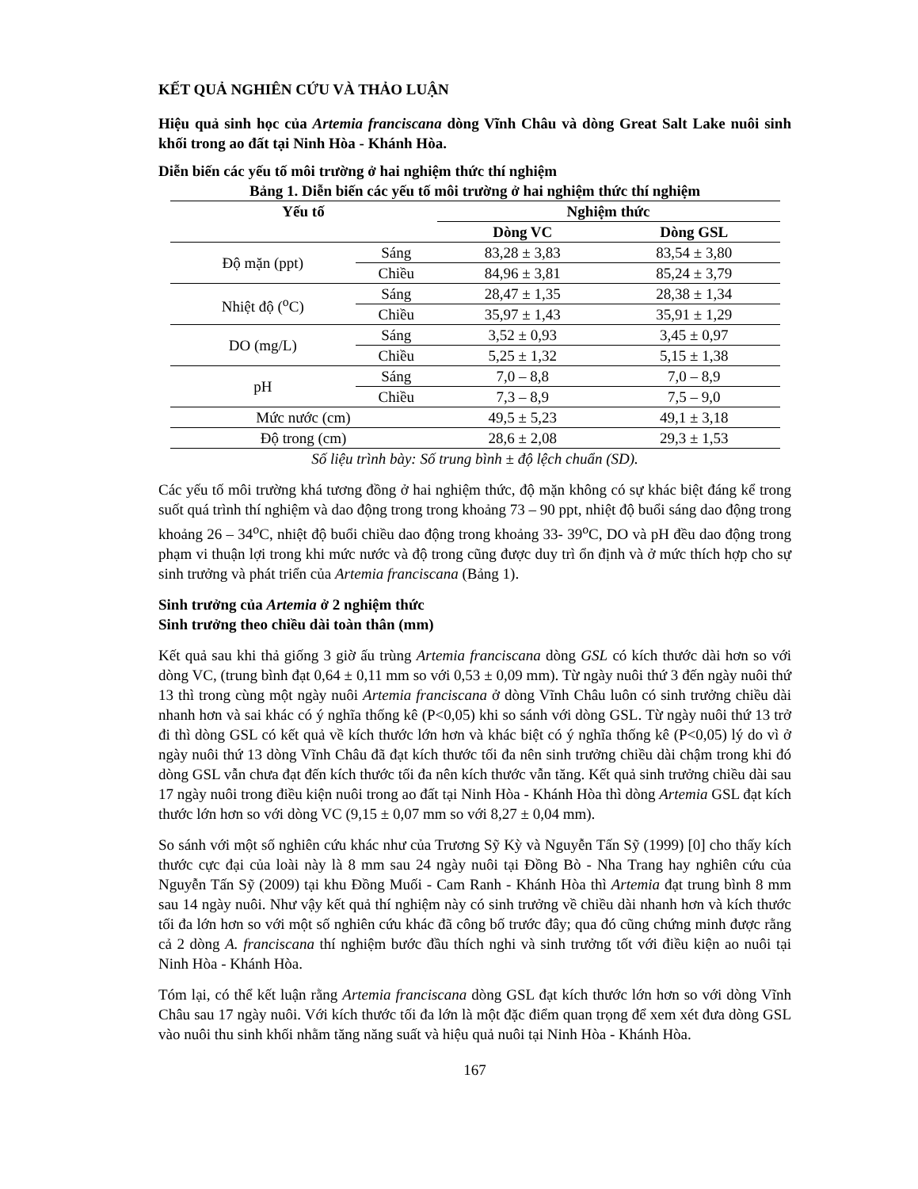KẾT QUẢ NGHIÊN CỨU VÀ THẢO LUẬN
Hiệu quả sinh học của Artemia franciscana dòng Vĩnh Châu và dòng Great Salt Lake nuôi sinh khối trong ao đất tại Ninh Hòa - Khánh Hòa.
Diễn biến các yếu tố môi trường ở hai nghiệm thức thí nghiệm
Bảng 1. Diễn biến các yếu tố môi trường ở hai nghiệm thức thí nghiệm
| Yếu tố | | Nghiệm thức | |
| --- | --- | --- | --- |
| | | Dòng VC | Dòng GSL |
| Độ mặn (ppt) | Sáng | 83,28 ± 3,83 | 83,54 ± 3,80 |
| | Chiều | 84,96 ± 3,81 | 85,24 ± 3,79 |
| Nhiệt độ (<sup>o</sup>C) | Sáng | 28,47 ± 1,35 | 28,38 ± 1,34 |
| | Chiều | 35,97 ± 1,43 | 35,91 ± 1,29 |
| DO (mg/L) | Sáng | 3,52 ± 0,93 | 3,45 ± 0,97 |
| | Chiều | 5,25 ± 1,32 | 5,15 ± 1,38 |
| pH | Sáng | 7,0 – 8,8 | 7,0 – 8,9 |
| | Chiều | 7,3 – 8,9 | 7,5 – 9,0 |
| Mức nước (cm) | | 49,5 ± 5,23 | 49,1 ± 3,18 |
| Độ trong (cm) | | 28,6 ± 2,08 | 29,3 ± 1,53 |
Số liệu trình bày: Số trung bình ± độ lệch chuẩn (SD).
Các yếu tố môi trường khá tương đồng ở hai nghiệm thức, độ mặn không có sự khác biệt đáng kể trong suốt quá trình thí nghiệm và dao động trong trong khoảng 73 – 90 ppt, nhiệt độ buổi sáng dao động trong khoảng 26 – 34<sup>o</sup>C, nhiệt độ buổi chiều dao động trong khoảng 33- 39<sup>o</sup>C, DO và pH đều dao động trong phạm vi thuận lợi trong khi mức nước và độ trong cũng được duy trì ổn định và ở mức thích hợp cho sự sinh trưởng và phát triển của Artemia franciscana (Bảng 1).
Sinh trưởng của Artemia ở 2 nghiệm thức
Sinh trưởng theo chiều dài toàn thân (mm)
Kết quả sau khi thả giống 3 giờ ấu trùng Artemia franciscana dòng GSL có kích thước dài hơn so với dòng VC, (trung bình đạt 0,64 ± 0,11 mm so với 0,53 ± 0,09 mm). Từ ngày nuôi thứ 3 đến ngày nuôi thứ 13 thì trong cùng một ngày nuôi Artemia franciscana ở dòng Vĩnh Châu luôn có sinh trưởng chiều dài nhanh hơn và sai khác có ý nghĩa thống kê (P<0,05) khi so sánh với dòng GSL. Từ ngày nuôi thứ 13 trở đi thì dòng GSL có kết quả về kích thước lớn hơn và khác biệt có ý nghĩa thống kê (P<0,05) lý do vì ở ngày nuôi thứ 13 dòng Vĩnh Châu đã đạt kích thước tối đa nên sinh trưởng chiều dài chậm trong khi đó dòng GSL vẫn chưa đạt đến kích thước tối đa nên kích thước vẫn tăng. Kết quả sinh trưởng chiều dài sau 17 ngày nuôi trong điều kiện nuôi trong ao đất tại Ninh Hòa - Khánh Hòa thì dòng Artemia GSL đạt kích thước lớn hơn so với dòng VC (9,15 ± 0,07 mm so với 8,27 ± 0,04 mm).
So sánh với một số nghiên cứu khác như của Trương Sỹ Kỳ và Nguyễn Tấn Sỹ (1999) [0] cho thấy kích thước cực đại của loài này là 8 mm sau 24 ngày nuôi tại Đồng Bò - Nha Trang hay nghiên cứu của Nguyễn Tấn Sỹ (2009) tại khu Đồng Muối - Cam Ranh - Khánh Hòa thì Artemia đạt trung bình 8 mm sau 14 ngày nuôi. Như vậy kết quả thí nghiệm này có sinh trưởng về chiều dài nhanh hơn và kích thước tối đa lớn hơn so với một số nghiên cứu khác đã công bố trước đây; qua đó cũng chứng minh được rằng cả 2 dòng A. franciscana thí nghiệm bước đầu thích nghi và sinh trưởng tốt với điều kiện ao nuôi tại Ninh Hòa - Khánh Hòa.
Tóm lại, có thể kết luận rằng Artemia franciscana dòng GSL đạt kích thước lớn hơn so với dòng Vĩnh Châu sau 17 ngày nuôi. Với kích thước tối đa lớn là một đặc điểm quan trọng để xem xét đưa dòng GSL vào nuôi thu sinh khối nhằm tăng năng suất và hiệu quả nuôi tại Ninh Hòa - Khánh Hòa.
167